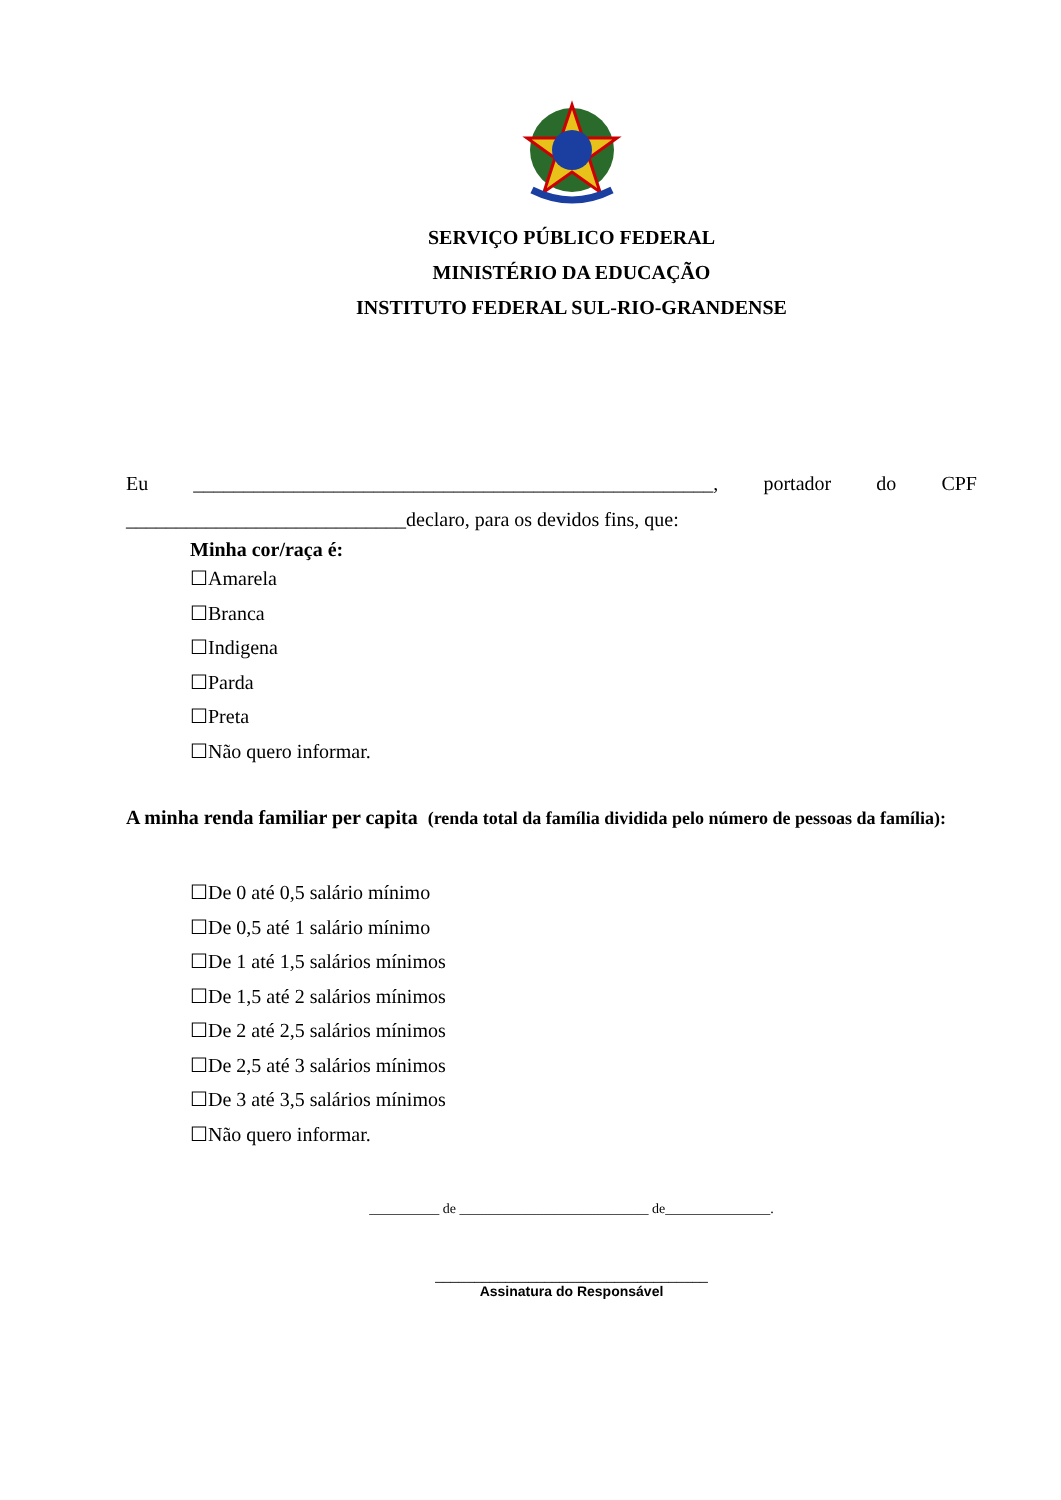SERVIÇO PÚBLICO FEDERAL
MINISTÉRIO DA EDUCAÇÃO
INSTITUTO FEDERAL SUL-RIO-GRANDENSE
Eu ____________________________________________________, portador do CPF ____________________________declaro, para os devidos fins, que:
Minha cor/raça é:
☐Amarela
☐Branca
☐Indigena
☐Parda
☐Preta
☐Não quero informar.
A minha renda familiar per capita (renda total da família dividida pelo número de pessoas da família):
☐De 0 até 0,5 salário mínimo
☐De 0,5 até 1 salário mínimo
☐De 1 até 1,5 salários mínimos
☐De 1,5 até 2 salários mínimos
☐De 2 até 2,5 salários mínimos
☐De 2,5 até 3 salários mínimos
☐De 3 até 3,5 salários mínimos
☐Não quero informar.
__________ de ___________________________ de_______________.
___________________________________
Assinatura do Responsável